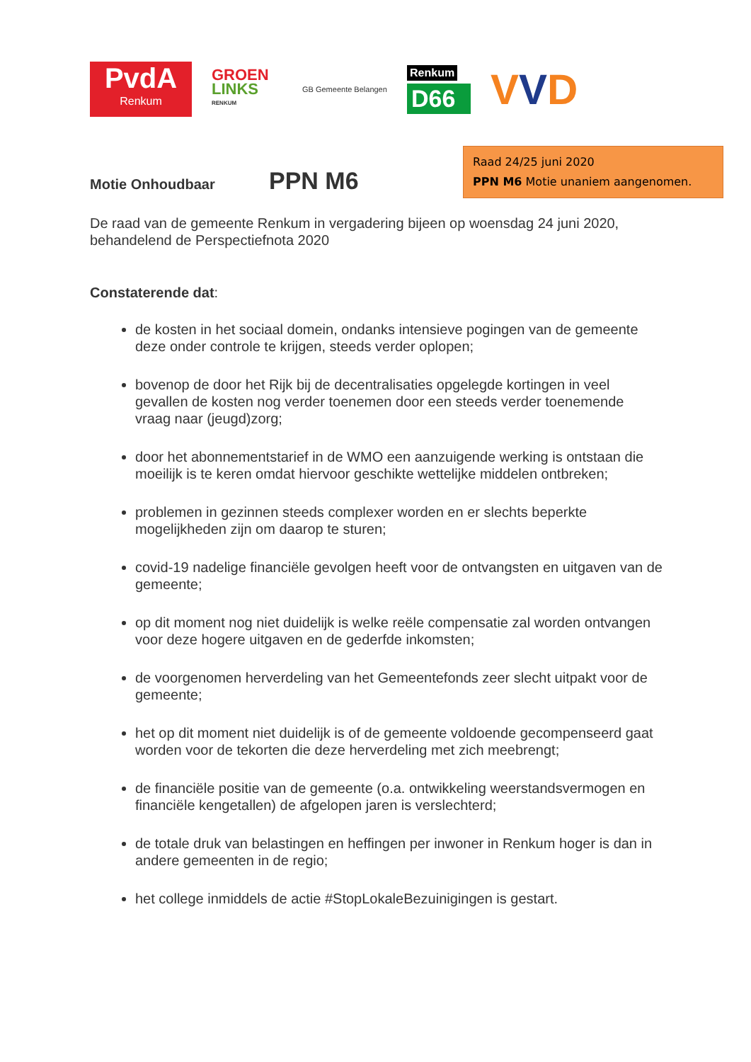PvdA
Renkum
GROEN
LINKS
RENKUM
GB Gemeente Belangen
Renkum
D66
VVD
Raad 24/25 juni 2020
PPN M6 Motie unaniem aangenomen.
Motie Onhoudbaar PPN M6
De raad van de gemeente Renkum in vergadering bijeen op woensdag 24 juni 2020, behandelend de Perspectiefnota 2020
Constaterende dat:
de kosten in het sociaal domein, ondanks intensieve pogingen van de gemeente deze onder controle te krijgen, steeds verder oplopen;
bovenop de door het Rijk bij de decentralisaties opgelegde kortingen in veel gevallen de kosten nog verder toenemen door een steeds verder toenemende vraag naar (jeugd)zorg;
door het abonnementstarief in de WMO een aanzuigende werking is ontstaan die moeilijk is te keren omdat hiervoor geschikte wettelijke middelen ontbreken;
problemen in gezinnen steeds complexer worden en er slechts beperkte mogelijkheden zijn om daarop te sturen;
covid-19 nadelige financiële gevolgen heeft voor de ontvangsten en uitgaven van de gemeente;
op dit moment nog niet duidelijk is welke reële compensatie zal worden ontvangen voor deze hogere uitgaven en de gederfde inkomsten;
de voorgenomen herverdeling van het Gemeentefonds zeer slecht uitpakt voor de gemeente;
het op dit moment niet duidelijk is of de gemeente voldoende gecompenseerd gaat worden voor de tekorten die deze herverdeling met zich meebrengt;
de financiële positie van de gemeente (o.a. ontwikkeling weerstandsvermogen en financiële kengetallen) de afgelopen jaren is verslechterd;
de totale druk van belastingen en heffingen per inwoner in Renkum hoger is dan in andere gemeenten in de regio;
het college inmiddels de actie #StopLokaleBezuinigingen is gestart.